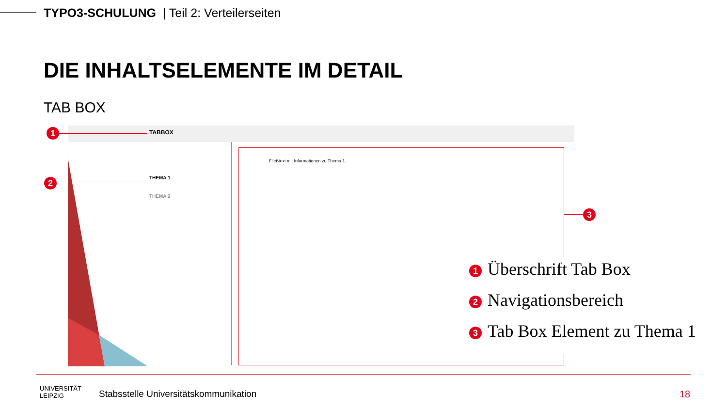TYPO3-SCHULUNG | Teil 2: Verteilerseiten
DIE INHALTSELEMENTE IM DETAIL
TAB BOX
1 TABBOX
2 THEMA 1
THEMA 2
Fließtext mit Informationen zu Thema 1.
3
1 Überschrift Tab Box
2 Navigationsbereich
3 Tab Box Element zu Thema 1
UNIVERSITÄT
LEIPZIG
Stabsstelle Universitätskommunikation
18